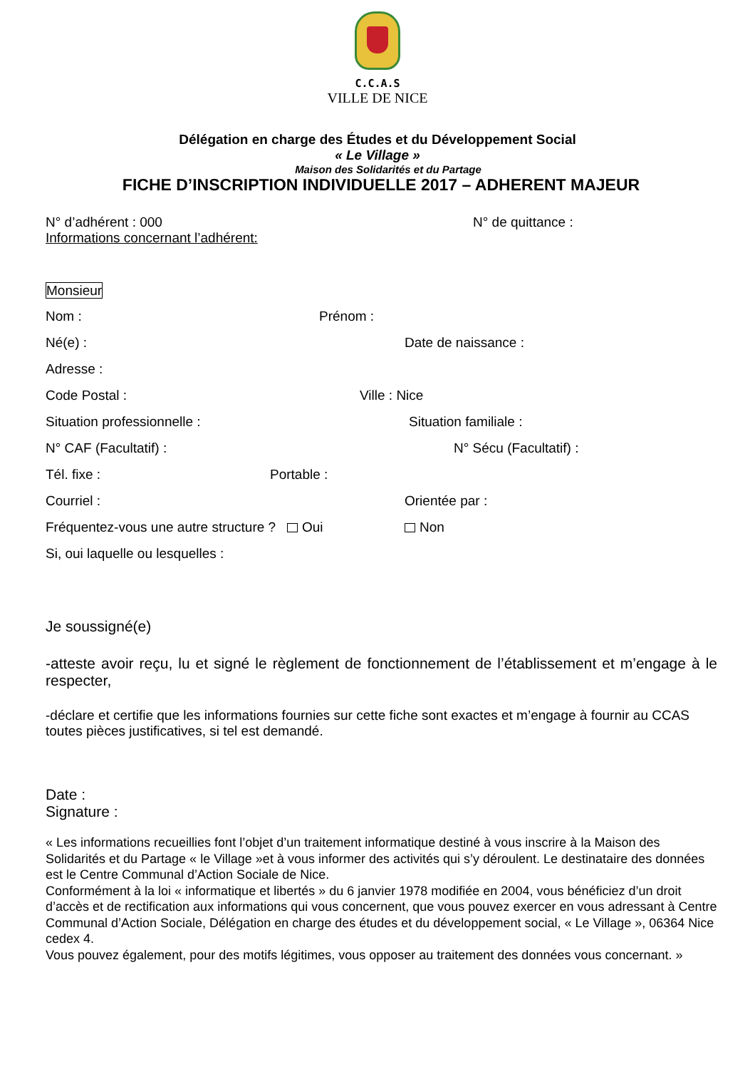C.C.A.S
VILLE DE NICE
Délégation en charge des Études et du Développement Social
« Le Village »
Maison des Solidarités et du Partage
FICHE D’INSCRIPTION INDIVIDUELLE 2017 – ADHERENT MAJEUR
N° d’adhérent : 000 N° de quittance :
Informations concernant l’adhérent:
Monsieur
Nom : Prénom :
Né(e) : Date de naissance :
Adresse :
Code Postal : Ville : Nice
Situation professionnelle : Situation familiale :
N° CAF (Facultatif) : N° Sécu (Facultatif) :
Tél. fixe : Portable :
Courriel : Orientée par :
Fréquentez-vous une autre structure ? Oui Non
Si, oui laquelle ou lesquelles :
Je soussigné(e)
-atteste avoir reçu, lu et signé le règlement de fonctionnement de l’établissement et m’engage à le respecter,
-déclare et certifie que les informations fournies sur cette fiche sont exactes et m’engage à fournir au CCAS toutes pièces justificatives, si tel est demandé.
Date :
Signature :
« Les informations recueillies font l’objet d’un traitement informatique destiné à vous inscrire à la Maison des Solidarités et du Partage « le Village »et à vous informer des activités qui s’y déroulent. Le destinataire des données est le Centre Communal d’Action Sociale de Nice.
Conformément à la loi « informatique et libertés » du 6 janvier 1978 modifiée en 2004, vous bénéficiez d’un droit d’accès et de rectification aux informations qui vous concernent, que vous pouvez exercer en vous adressant à Centre Communal d’Action Sociale, Délégation en charge des études et du développement social, « Le Village », 06364 Nice cedex 4.
Vous pouvez également, pour des motifs légitimes, vous opposer au traitement des données vous concernant. »